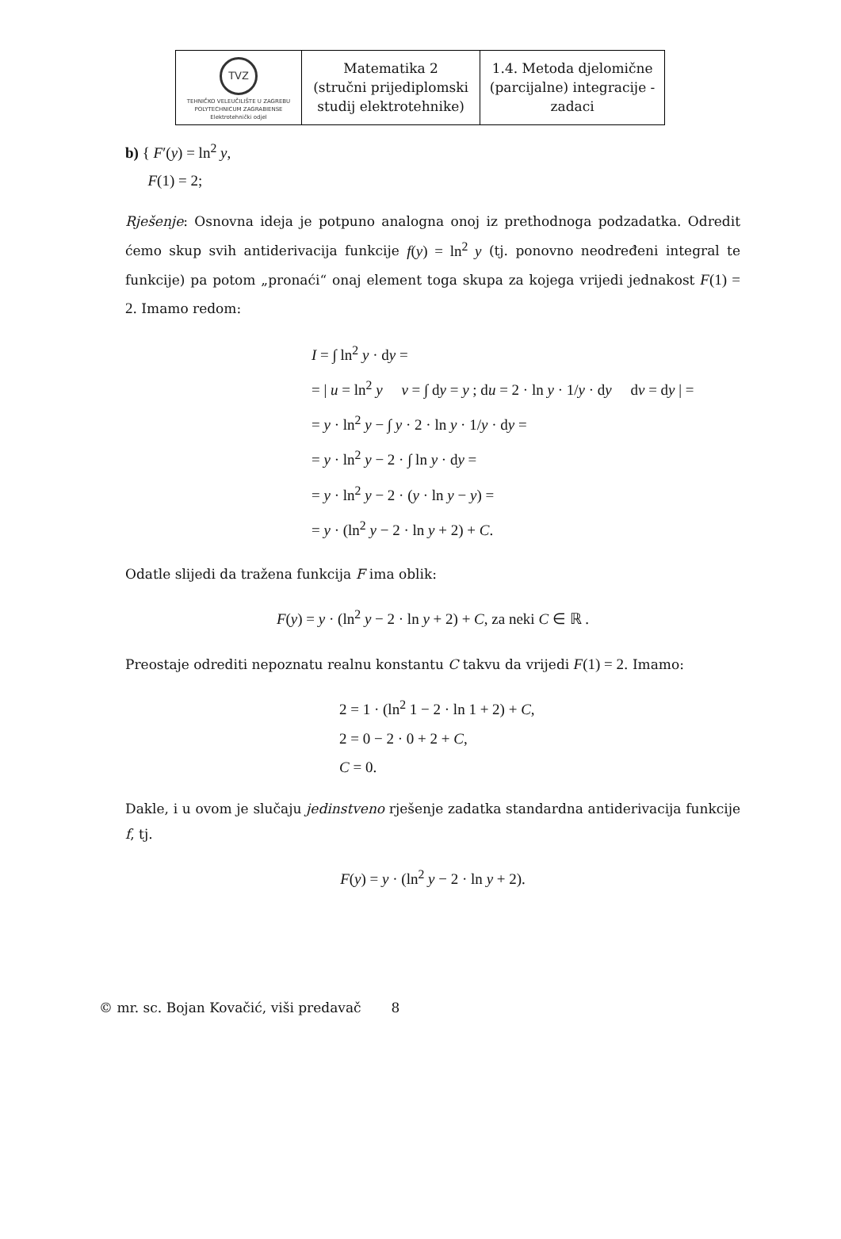| TVZ TEHNIČKO VELEUČILIŠTE U ZAGREBU POLYTECHNICUM ZAGRABIENSE Elektrotehnički odjel | Matematika 2 (stručni prijediplomski studij elektrotehnike) | 1.4. Metoda djelomične (parcijalne) integracije - zadaci |
b) { F′(y) = ln<sup>2</sup> y,
F(1) = 2;
Rješenje: Osnovna ideja je potpuno analogna onoj iz prethodnoga podzadatka. Odredit ćemo skup svih antiderivacija funkcije f(y) = ln<sup>2</sup> y (tj. ponovno neodređeni integral te funkcije) pa potom „pronaći“ onaj element toga skupa za kojega vrijedi jednakost F(1) = 2. Imamo redom:
I = ∫ ln<sup>2</sup> y · dy =
= | u = ln<sup>2</sup> y v = ∫ dy = y ; du = 2 · ln y · 1/y · dy dv = dy | =
= y · ln<sup>2</sup> y − ∫ y · 2 · ln y · 1/y · dy =
= y · ln<sup>2</sup> y − 2 · ∫ ln y · dy =
= y · ln<sup>2</sup> y − 2 · (y · ln y − y) =
= y · (ln<sup>2</sup> y − 2 · ln y + 2) + C.
Odatle slijedi da tražena funkcija F ima oblik:
F(y) = y · (ln<sup>2</sup> y − 2 · ln y + 2) + C, za neki C ∈ ℝ .
Preostaje odrediti nepoznatu realnu konstantu C takvu da vrijedi F(1) = 2. Imamo:
2 = 1 · (ln<sup>2</sup> 1 − 2 · ln 1 + 2) + C,
2 = 0 − 2 · 0 + 2 + C,
C = 0.
Dakle, i u ovom je slučaju jedinstveno rješenje zadatka standardna antiderivacija funkcije f, tj.
F(y) = y · (ln<sup>2</sup> y − 2 · ln y + 2).
© mr. sc. Bojan Kovačić, viši predavač 8